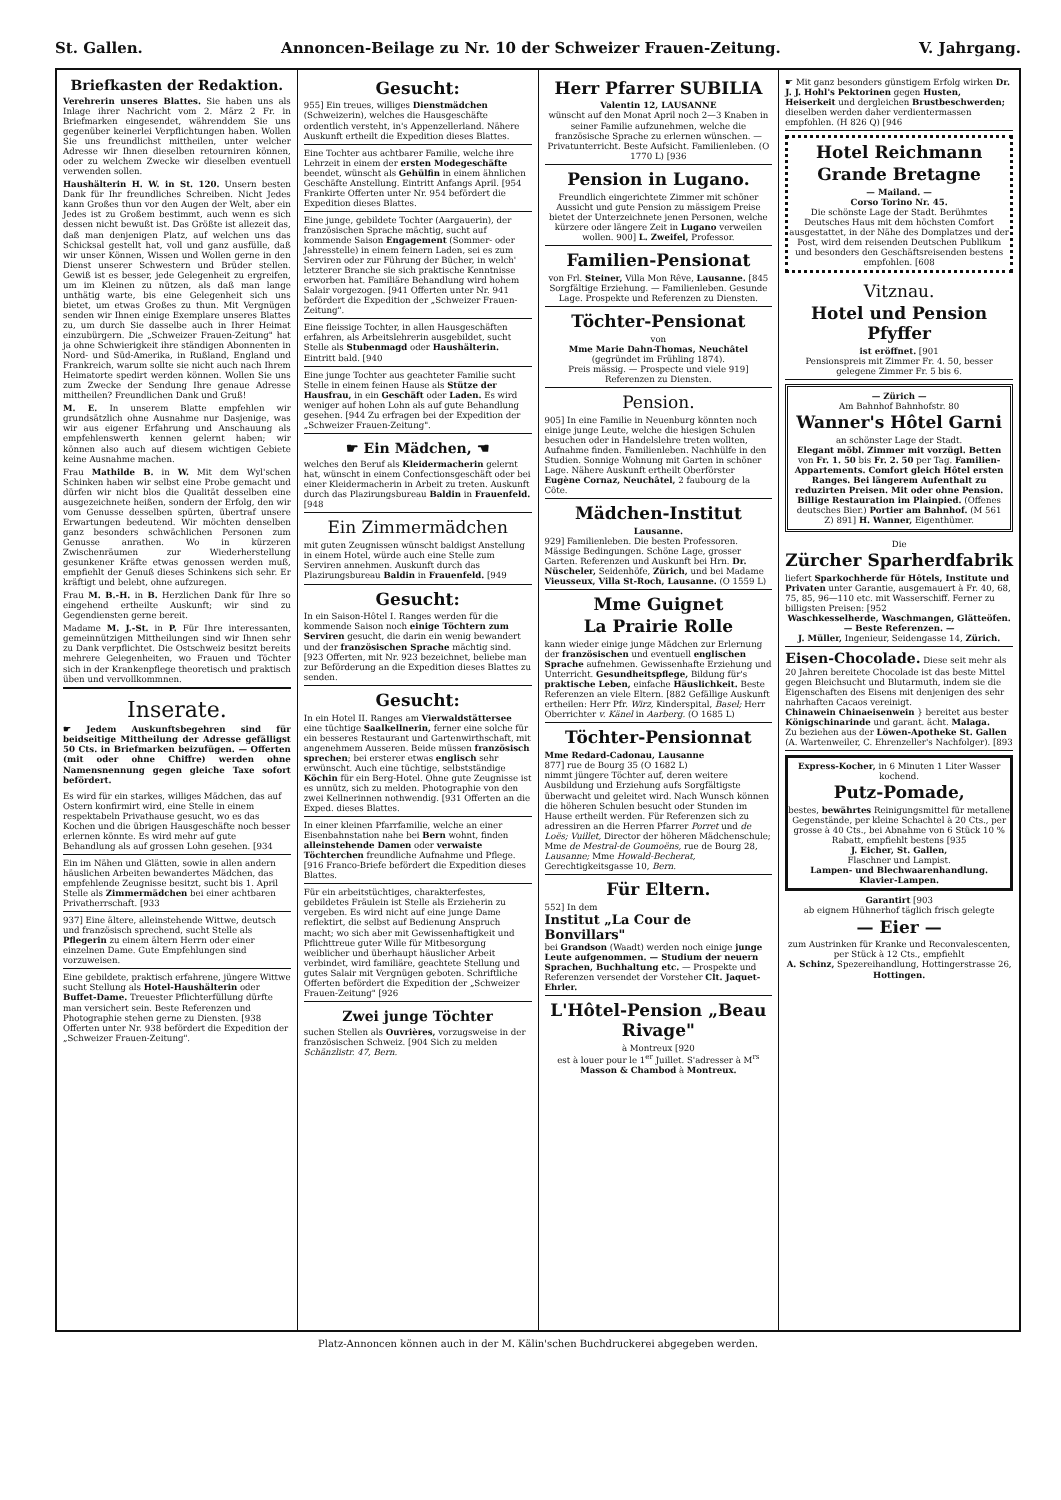St. Gallen. Annoncen-Beilage zu Nr. 10 der Schweizer Frauen-Zeitung. V. Jahrgang.
Briefkasten der Redaktion.
Verehrerin unseres Blattes. Sie haben uns als Inlage ihrer Nachricht vom 2. März 2 Fr. in Briefmarken eingesendet, währenddem Sie uns gegenüber keinerlei Verpflichtungen haben. Wollen Sie uns freundlichst mittheilen, unter welcher Adresse wir Ihnen dieselben retourniren können, oder zu welchem Zwecke wir dieselben eventuell verwenden sollen.
Haushälterin H. W. in St. 120. Unsern besten Dank für Ihr freundliches Schreiben. Nicht Jedes kann Großes thun vor den Augen der Welt, aber ein Jedes ist zu Großem bestimmt, auch wenn es sich dessen nicht bewußt ist. Das Größte ist allezeit das, daß man denjenigen Platz, auf welchen uns das Schicksal gestellt hat, voll und ganz ausfülle, daß wir unser Können, Wissen und Wollen gerne in den Dienst unserer Schwestern und Brüder stellen. Gewiß ist es besser, jede Gelegenheit zu ergreifen, um im Kleinen zu nützen, als daß man lange unthätig warte, bis eine Gelegenheit sich uns bietet, um etwas Großes zu thun. Mit Vergnügen senden wir Ihnen einige Exemplare unseres Blattes zu, um durch Sie dasselbe auch in Ihrer Heimat einzubürgern. Die „Schweizer Frauen-Zeitung" hat ja ohne Schwierigkeit ihre ständigen Abonnenten in Nord- und Süd-Amerika, in Rußland, England und Frankreich, warum sollte sie nicht auch nach Ihrem Heimatorte spedirt werden können. Wollen Sie uns zum Zwecke der Sendung Ihre genaue Adresse mittheilen? Freundlichen Dank und Gruß!
M. E. In unserem Blatte empfehlen wir grundsätzlich ohne Ausnahme nur Dasjenige, was wir aus eigener Erfahrung und Anschauung als empfehlenswerth kennen gelernt haben; wir können also auch auf diesem wichtigen Gebiete keine Ausnahme machen.
Frau Mathilde B. in W. Mit dem Wyl'schen Schinken haben wir selbst eine Probe gemacht und dürfen wir nicht blos die Qualität desselben eine ausgezeichnete heißen, sondern der Erfolg, den wir vom Genusse desselben spürten, übertraf unsere Erwartungen bedeutend. Wir möchten denselben ganz besonders schwächlichen Personen zum Genusse anrathen. Wo in kürzeren Zwischenräumen zur Wiederherstellung gesunkener Kräfte etwas genossen werden muß, empfiehlt der Genuß dieses Schinkens sich sehr. Er kräftigt und belebt, ohne aufzuregen.
Frau M. B.-H. in B. Herzlichen Dank für Ihre so eingehend ertheilte Auskunft; wir sind zu Gegendiensten gerne bereit.
Madame M. J.-St. in P. Für Ihre interessanten, gemeinnützigen Mittheilungen sind wir Ihnen sehr zu Dank verpflichtet. Die Ostschweiz besitzt bereits mehrere Gelegenheiten, wo Frauen und Töchter sich in der Krankenpflege theoretisch und praktisch üben und vervollkommnen.
Inserate.
☛ Jedem Auskunftsbegehren sind für beidseitige Mittheilung der Adresse gefälligst 50 Cts. in Briefmarken beizufügen. — Offerten (mit oder ohne Chiffre) werden ohne Namensnennung gegen gleiche Taxe sofort befördert.
Es wird für ein starkes, williges Mädchen, das auf Ostern konfirmirt wird, eine Stelle in einem respektabeln Privathause gesucht, wo es das Kochen und die übrigen Hausgeschäfte noch besser erlernen könnte. Es wird mehr auf gute Behandlung als auf grossen Lohn gesehen. [934
Ein im Nähen und Glätten, sowie in allen andern häuslichen Arbeiten bewandertes Mädchen, das empfehlende Zeugnisse besitzt, sucht bis 1. April Stelle als Zimmermädchen bei einer achtbaren Privatherrschaft. [933
937] Eine ältere, alleinstehende Wittwe, deutsch und französisch sprechend, sucht Stelle als Pflegerin zu einem ältern Herrn oder einer einzelnen Dame. Gute Empfehlungen sind vorzuweisen.
Eine gebildete, praktisch erfahrene, jüngere Wittwe sucht Stellung als Hotel-Haushälterin oder Buffet-Dame. Treuester Pflichterfüllung dürfte man versichert sein. Beste Referenzen und Photographie stehen gerne zu Diensten. [938 Offerten unter Nr. 938 befördert die Expedition der „Schweizer Frauen-Zeitung".
Gesucht:
955] Ein treues, williges Dienstmädchen (Schweizerin), welches die Hausgeschäfte ordentlich versteht, in's Appenzellerland. Nähere Auskunft ertheilt die Expedition dieses Blattes.
Eine Tochter aus achtbarer Familie, welche ihre Lehrzeit in einem der ersten Modegeschäfte beendet, wünscht als Gehülfin in einem ähnlichen Geschäfte Anstellung. Eintritt Anfangs April. [954 Frankirte Offerten unter Nr. 954 befördert die Expedition dieses Blattes.
Eine junge, gebildete Tochter (Aargauerin), der französischen Sprache mächtig, sucht auf kommende Saison Engagement (Sommer- oder Jahresstelle) in einem feinern Laden, sei es zum Serviren oder zur Führung der Bücher, in welch' letzterer Branche sie sich praktische Kenntnisse erworben hat. Familiäre Behandlung wird hohem Salair vorgezogen. [941 Offerten unter Nr. 941 befördert die Expedition der „Schweizer Frauen-Zeitung".
Eine fleissige Tochter, in allen Hausgeschäften erfahren, als Arbeitslehrerin ausgebildet, sucht Stelle als Stubenmagd oder Haushälterin. Eintritt bald. [940
Eine junge Tochter aus geachteter Familie sucht Stelle in einem feinen Hause als Stütze der Hausfrau, in ein Geschäft oder Laden. Es wird weniger auf hohen Lohn als auf gute Behandlung gesehen. [944 Zu erfragen bei der Expedition der „Schweizer Frauen-Zeitung".
☛ Ein Mädchen, ☚
welches den Beruf als Kleidermacherin gelernt hat, wünscht in einem Confectionsgeschäft oder bei einer Kleidermacherin in Arbeit zu treten. Auskunft durch das Plazirungsbureau Baldin in Frauenfeld. [948
Ein Zimmermädchen
mit guten Zeugnissen wünscht baldigst Anstellung in einem Hotel, würde auch eine Stelle zum Serviren annehmen. Auskunft durch das Plazirungsbureau Baldin in Frauenfeld. [949
Gesucht:
In ein Saison-Hôtel I. Ranges werden für die kommende Saison noch einige Töchtern zum Serviren gesucht, die darin ein wenig bewandert und der französischen Sprache mächtig sind. [923 Offerten, mit Nr. 923 bezeichnet, beliebe man zur Beförderung an die Expedition dieses Blattes zu senden.
Gesucht:
In ein Hotel II. Ranges am Vierwaldstättersee eine tüchtige Saalkellnerin, ferner eine solche für ein besseres Restaurant und Gartenwirthschaft, mit angenehmem Ausseren. Beide müssen französisch sprechen; bei ersterer etwas englisch sehr erwünscht. Auch eine tüchtige, selbstständige Köchin für ein Berg-Hotel. Ohne gute Zeugnisse ist es unnütz, sich zu melden. Photographie von den zwei Kellnerinnen nothwendig. [931 Offerten an die Exped. dieses Blattes.
In einer kleinen Pfarrfamilie, welche an einer Eisenbahnstation nahe bei Bern wohnt, finden alleinstehende Damen oder verwaiste Töchterchen freundliche Aufnahme und Pflege. [916 Franco-Briefe befördert die Expedition dieses Blattes.
Für ein arbeitstüchtiges, charakterfestes, gebildetes Fräulein ist Stelle als Erzieherin zu vergeben. Es wird nicht auf eine junge Dame reflektirt, die selbst auf Bedienung Anspruch macht; wo sich aber mit Gewissenhaftigkeit und Pflichttreue guter Wille für Mitbesorgung weiblicher und überhaupt häuslicher Arbeit verbindet, wird familiäre, geachtete Stellung und gutes Salair mit Vergnügen geboten. Schriftliche Offerten befördert die Expedition der „Schweizer Frauen-Zeitung" [926
Zwei junge Töchter
suchen Stellen als Ouvrières, vorzugsweise in der französischen Schweiz. [904 Sich zu melden Schänzlistr. 47, Bern.
Herr Pfarrer SUBILIA
Valentin 12, LAUSANNE
wünscht auf den Monat April noch 2—3 Knaben in seiner Familie aufzunehmen, welche die französische Sprache zu erlernen wünschen. — Privatunterricht. Beste Aufsicht. Familienleben. (O 1770 L) [936
Pension in Lugano.
Freundlich eingerichtete Zimmer mit schöner Aussicht und gute Pension zu mässigem Preise bietet der Unterzeichnete jenen Personen, welche kürzere oder längere Zeit in Lugano verweilen wollen. 900] L. Zweifel, Professor.
Familien-Pensionat
von Frl. Steiner, Villa Mon Rêve, Lausanne. [845 Sorgfältige Erziehung. — Familienleben. Gesunde Lage. Prospekte und Referenzen zu Diensten.
Töchter-Pensionat
von
Mme Marie Dahn-Thomas, Neuchâtel
(gegründet im Frühling 1874).
Preis mässig. — Prospecte und viele 919] Referenzen zu Diensten.
Pension.
905] In eine Familie in Neuenburg könnten noch einige junge Leute, welche die hiesigen Schulen besuchen oder in Handelslehre treten wollten, Aufnahme finden. Familienleben. Nachhülfe in den Studien. Sonnige Wohnung mit Garten in schöner Lage. Nähere Auskunft ertheilt Oberförster Eugène Cornaz, Neuchâtel, 2 faubourg de la Côte.
Mädchen-Institut
Lausanne.
929] Familienleben. Die besten Professoren. Mässige Bedingungen. Schöne Lage, grosser Garten. Referenzen und Auskunft bei Hrn. Dr. Nüscheler, Seidenhöfe, Zürich, und bei Madame Vieusseux, Villa St-Roch, Lausanne. (O 1559 L)
Mme Guignet
La Prairie Rolle
kann wieder einige junge Mädchen zur Erlernung der französischen und eventuell englischen Sprache aufnehmen. Gewissenhafte Erziehung und Unterricht. Gesundheitspflege, Bildung für's praktische Leben, einfache Häuslichkeit. Beste Referenzen an viele Eltern. [882 Gefällige Auskunft ertheilen: Herr Pfr. Wirz, Kinderspital, Basel; Herr Oberrichter v. Känel in Aarberg. (O 1685 L)
Töchter-Pensionnat
Mme Redard-Cadonau, Lausanne
877] rue de Bourg 35 (O 1682 L)
nimmt jüngere Töchter auf, deren weitere Ausbildung und Erziehung aufs Sorgfältigste überwacht und geleitet wird. Nach Wunsch können die höheren Schulen besucht oder Stunden im Hause ertheilt werden. Für Referenzen sich zu adressiren an die Herren Pfarrer Porret und de Loës; Vuillet, Director der höheren Mädchenschule; Mme de Mestral-de Goumoëns, rue de Bourg 28, Lausanne; Mme Howald-Becherat, Gerechtigkeitsgasse 10, Bern.
Für Eltern.
552] In dem
Institut „La Cour de Bonvillars"
bei Grandson (Waadt) werden noch einige junge Leute aufgenommen. — Studium der neuern Sprachen, Buchhaltung etc. — Prospekte und Referenzen versendet der Vorsteher Clt. Jaquet-Ehrler.
L'Hôtel-Pension „Beau Rivage"
à Montreux [920
est à louer pour le 1<sup>er</sup> Juillet. S'adresser à M<sup>rs</sup> Masson & Chambod à Montreux.
☛ Mit ganz besonders günstigem Erfolg wirken Dr. J. J. Hohl's Pektorinen gegen Husten, Heiserkeit und dergleichen Brustbeschwerden; dieselben werden daher verdientermassen empfohlen. (H 826 Q) [946
Hotel Reichmann
Grande Bretagne
— Mailand. —
Corso Torino Nr. 45.
Die schönste Lage der Stadt. Berühmtes Deutsches Haus mit dem höchsten Comfort ausgestattet, in der Nähe des Domplatzes und der Post, wird dem reisenden Deutschen Publikum und besonders den Geschäftsreisenden bestens empfohlen. [608
Vitznau.
Hotel und Pension Pfyffer
ist eröffnet. [901
Pensionspreis mit Zimmer Fr. 4. 50, besser gelegene Zimmer Fr. 5 bis 6.
— Zürich —
Am Bahnhof Bahnhofstr. 80
Wanner's Hôtel Garni
an schönster Lage der Stadt.
Elegant möbl. Zimmer mit vorzügl. Betten von Fr. 1. 50 bis Fr. 2. 50 per Tag. Familien-Appartements. Comfort gleich Hôtel ersten Ranges. Bei längerem Aufenthalt zu reduzirten Preisen. Mit oder ohne Pension. Billige Restauration im Plainpied. (Offenes deutsches Bier.) Portier am Bahnhof. (M 561 Z) 891] H. Wanner, Eigenthümer.
Die
Zürcher Sparherdfabrik
liefert Sparkochherde für Hôtels, Institute und Privaten unter Garantie, ausgemauert à Fr. 40, 68, 75, 85, 96—110 etc. mit Wasserschiff. Ferner zu billigsten Preisen: [952
Waschkesselherde, Waschmangen, Glätteöfen.
— Beste Referenzen. —
J. Müller, Ingenieur, Seidengasse 14, Zürich.
Eisen-Chocolade. Diese seit mehr als 20 Jahren bereitete Chocolade ist das beste Mittel gegen Bleichsucht und Blutarmuth, indem sie die Eigenschaften des Eisens mit denjenigen des sehr nahrhaften Cacaos vereinigt.
Chinawein Chinaeisenwein } bereitet aus bester Königschinarinde und garant. ächt. Malaga.
Zu beziehen aus der Löwen-Apotheke St. Gallen (A. Wartenweiler, C. Ehrenzeller's Nachfolger). [893
Express-Kocher, in 6 Minuten 1 Liter Wasser kochend.
Putz-Pomade,
bestes, bewährtes Reinigungsmittel für metallene Gegenstände, per kleine Schachtel à 20 Cts., per grosse à 40 Cts., bei Abnahme von 6 Stück 10 % Rabatt, empfiehlt bestens [935
J. Eicher, St. Gallen,
Flaschner und Lampist.
Lampen- und Blechwaarenhandlung.
Klavier-Lampen.
Garantirt [903
ab eignem Hühnerhof täglich frisch gelegte
— Eier —
zum Austrinken für Kranke und Reconvalescenten, per Stück à 12 Cts., empfiehlt
A. Schinz, Spezereihandlung, Hottingerstrasse 26, Hottingen.
Platz-Annoncen können auch in der M. Kälin'schen Buchdruckerei abgegeben werden.